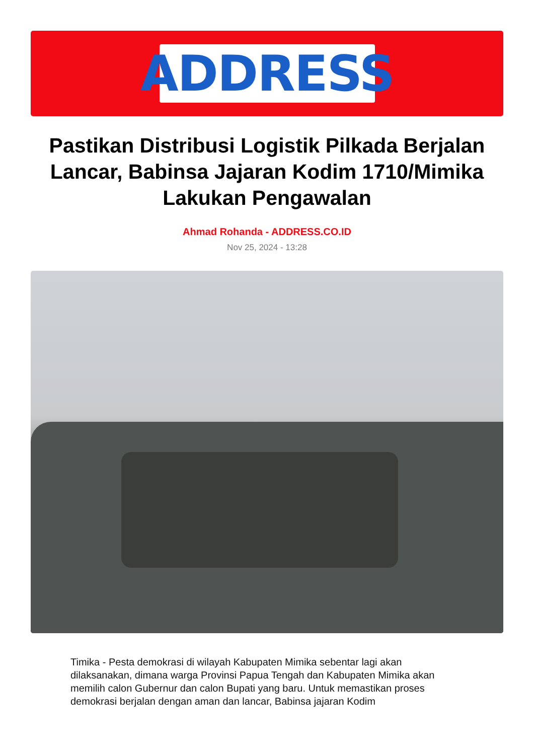ADDRESS
Pastikan Distribusi Logistik Pilkada Berjalan Lancar, Babinsa Jajaran Kodim 1710/Mimika Lakukan Pengawalan
Ahmad Rohanda - ADDRESS.CO.ID
Nov 25, 2024 - 13:28
Timika - Pesta demokrasi di wilayah Kabupaten Mimika sebentar lagi akan dilaksanakan, dimana warga Provinsi Papua Tengah dan Kabupaten Mimika akan memilih calon Gubernur dan calon Bupati yang baru. Untuk memastikan proses demokrasi berjalan dengan aman dan lancar, Babinsa jajaran Kodim